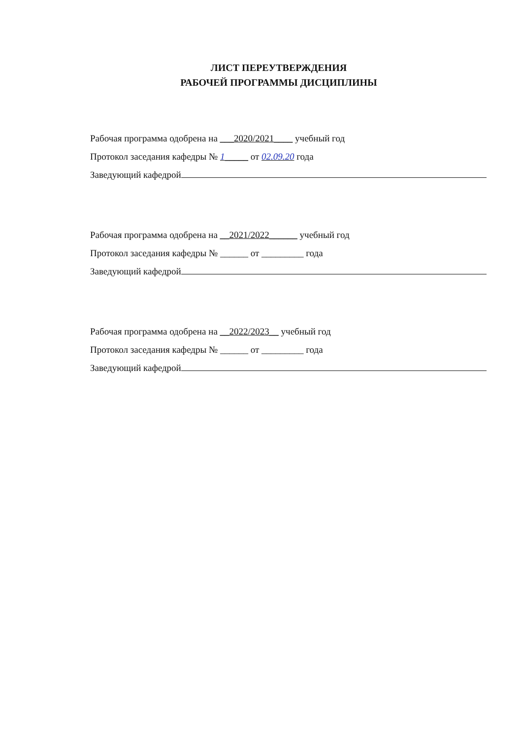ЛИСТ ПЕРЕУТВЕРЖДЕНИЯ
РАБОЧЕЙ ПРОГРАММЫ ДИСЦИПЛИНЫ
Рабочая программа одобрена на ___2020/2021____ учебный год
Протокол заседания кафедры № 1_____ от 02.09.20 года
Заведующий кафедрой
Рабочая программа одобрена на __2021/2022______ учебный год
Протокол заседания кафедры № ______ от _________ года
Заведующий кафедрой
Рабочая программа одобрена на __2022/2023__ учебный год
Протокол заседания кафедры № ______ от _________ года
Заведующий кафедрой